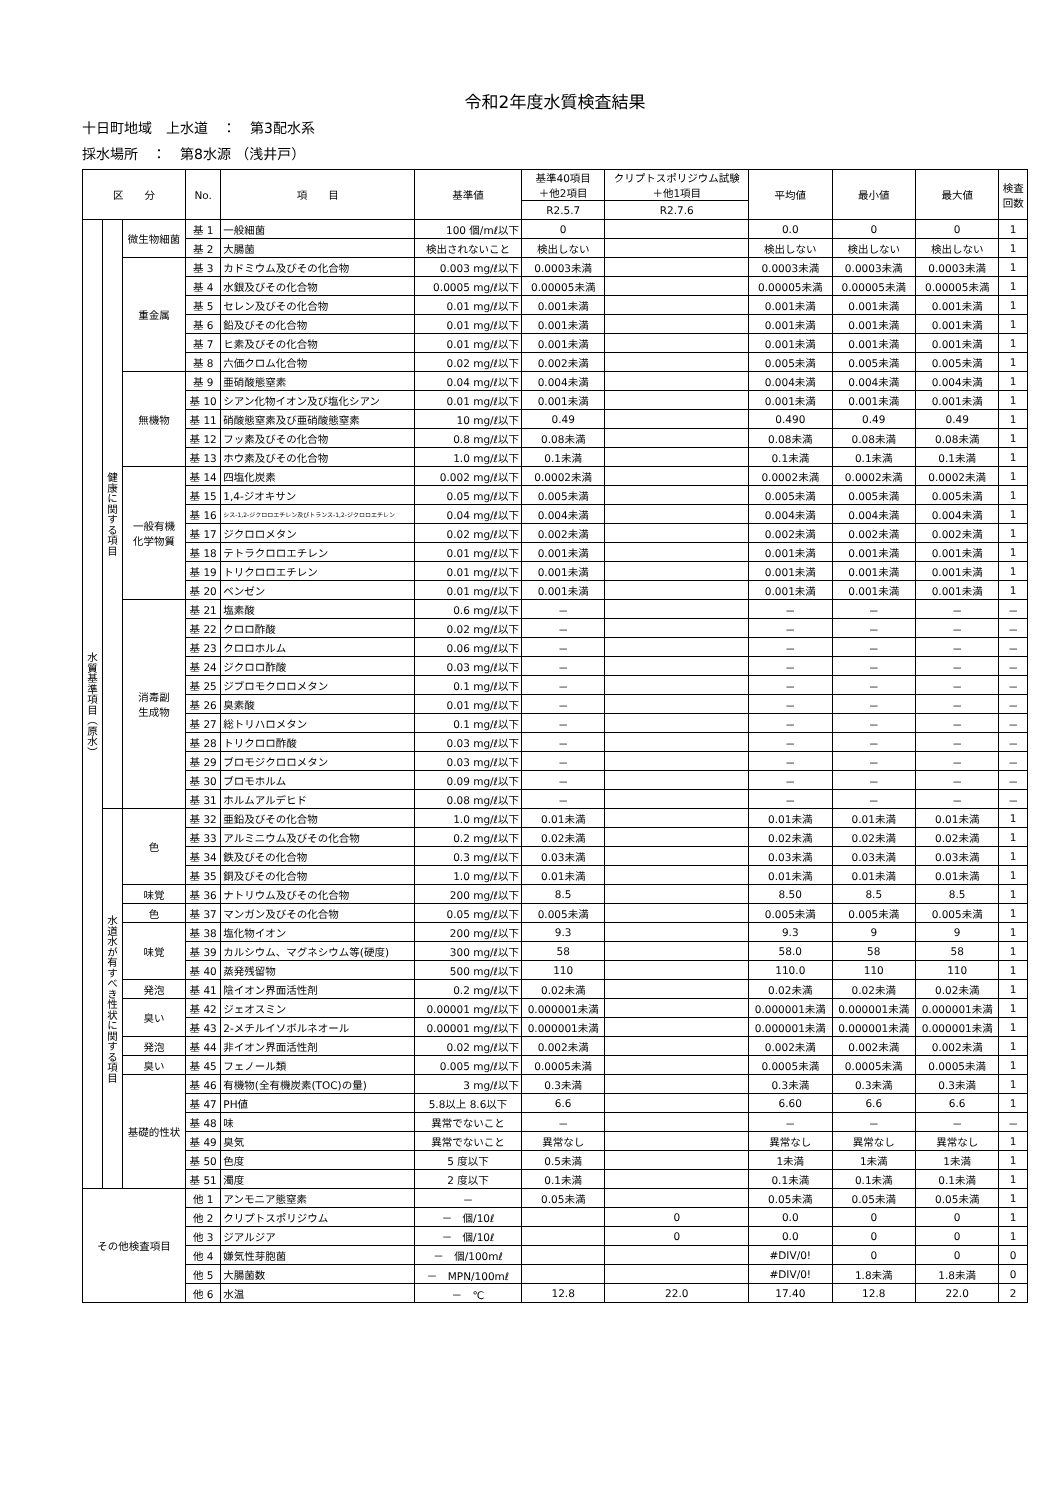令和2年度水質検査結果
十日町地域　上水道　：　第3配水系
採水場所　：　第8水源 （浅井戸）
| 区 分 | | | No. | 項 目 | 基準値 | 基準40項目 ＋他2項目 | クリプトスポリジウム試験 ＋他1項目 | 平均値 | 最小値 | 最大値 | 検査 回数 |
| --- | --- | --- | --- | --- | --- | --- | --- | --- | --- | --- | --- |
| | | | | | | R2.5.7 | R2.7.6 | | | | |
| 水質基準項目（原水） | 健康に関する項目 | 微生物細菌 | 基 1 | 一般細菌 | 100 個/mℓ以下 | 0 | | 0.0 | 0 | 0 | 1 |
| | | | 基 2 | 大腸菌 | 検出されないこと | 検出しない | | 検出しない | 検出しない | 検出しない | 1 |
| | | 重金属 | 基 3 | カドミウム及びその化合物 | 0.003 mg/ℓ以下 | 0.0003未満 | | 0.0003未満 | 0.0003未満 | 0.0003未満 | 1 |
| | | | 基 4 | 水銀及びその化合物 | 0.0005 mg/ℓ以下 | 0.00005未満 | | 0.00005未満 | 0.00005未満 | 0.00005未満 | 1 |
| | | | 基 5 | セレン及びその化合物 | 0.01 mg/ℓ以下 | 0.001未満 | | 0.001未満 | 0.001未満 | 0.001未満 | 1 |
| | | | 基 6 | 鉛及びその化合物 | 0.01 mg/ℓ以下 | 0.001未満 | | 0.001未満 | 0.001未満 | 0.001未満 | 1 |
| | | | 基 7 | ヒ素及びその化合物 | 0.01 mg/ℓ以下 | 0.001未満 | | 0.001未満 | 0.001未満 | 0.001未満 | 1 |
| | | | 基 8 | 六価クロム化合物 | 0.02 mg/ℓ以下 | 0.002未満 | | 0.005未満 | 0.005未満 | 0.005未満 | 1 |
| | | 無機物 | 基 9 | 亜硝酸態窒素 | 0.04 mg/ℓ以下 | 0.004未満 | | 0.004未満 | 0.004未満 | 0.004未満 | 1 |
| | | | 基 10 | シアン化物イオン及び塩化シアン | 0.01 mg/ℓ以下 | 0.001未満 | | 0.001未満 | 0.001未満 | 0.001未満 | 1 |
| | | | 基 11 | 硝酸態窒素及び亜硝酸態窒素 | 10 mg/ℓ以下 | 0.49 | | 0.490 | 0.49 | 0.49 | 1 |
| | | | 基 12 | フッ素及びその化合物 | 0.8 mg/ℓ以下 | 0.08未満 | | 0.08未満 | 0.08未満 | 0.08未満 | 1 |
| | | | 基 13 | ホウ素及びその化合物 | 1.0 mg/ℓ以下 | 0.1未満 | | 0.1未満 | 0.1未満 | 0.1未満 | 1 |
| | | 一般有機 化学物質 | 基 14 | 四塩化炭素 | 0.002 mg/ℓ以下 | 0.0002未満 | | 0.0002未満 | 0.0002未満 | 0.0002未満 | 1 |
| | | | 基 15 | 1,4-ジオキサン | 0.05 mg/ℓ以下 | 0.005未満 | | 0.005未満 | 0.005未満 | 0.005未満 | 1 |
| | | | 基 16 | シス-1,2-ジクロロエチレン及びトランス-1,2-ジクロロエチレン | 0.04 mg/ℓ以下 | 0.004未満 | | 0.004未満 | 0.004未満 | 0.004未満 | 1 |
| | | | 基 17 | ジクロロメタン | 0.02 mg/ℓ以下 | 0.002未満 | | 0.002未満 | 0.002未満 | 0.002未満 | 1 |
| | | | 基 18 | テトラクロロエチレン | 0.01 mg/ℓ以下 | 0.001未満 | | 0.001未満 | 0.001未満 | 0.001未満 | 1 |
| | | | 基 19 | トリクロロエチレン | 0.01 mg/ℓ以下 | 0.001未満 | | 0.001未満 | 0.001未満 | 0.001未満 | 1 |
| | | | 基 20 | ベンゼン | 0.01 mg/ℓ以下 | 0.001未満 | | 0.001未満 | 0.001未満 | 0.001未満 | 1 |
| | | 消毒副 生成物 | 基 21 | 塩素酸 | 0.6 mg/ℓ以下 | － | | － | － | － | － |
| | | | 基 22 | クロロ酢酸 | 0.02 mg/ℓ以下 | － | | － | － | － | － |
| | | | 基 23 | クロロホルム | 0.06 mg/ℓ以下 | － | | － | － | － | － |
| | | | 基 24 | ジクロロ酢酸 | 0.03 mg/ℓ以下 | － | | － | － | － | － |
| | | | 基 25 | ジブロモクロロメタン | 0.1 mg/ℓ以下 | － | | － | － | － | － |
| | | | 基 26 | 臭素酸 | 0.01 mg/ℓ以下 | － | | － | － | － | － |
| | | | 基 27 | 総トリハロメタン | 0.1 mg/ℓ以下 | － | | － | － | － | － |
| | | | 基 28 | トリクロロ酢酸 | 0.03 mg/ℓ以下 | － | | － | － | － | － |
| | | | 基 29 | ブロモジクロロメタン | 0.03 mg/ℓ以下 | － | | － | － | － | － |
| | | | 基 30 | ブロモホルム | 0.09 mg/ℓ以下 | － | | － | － | － | － |
| | | | 基 31 | ホルムアルデヒド | 0.08 mg/ℓ以下 | － | | － | － | － | － |
| | 水道水が有すべき性状に関する項目 | 色 | 基 32 | 亜鉛及びその化合物 | 1.0 mg/ℓ以下 | 0.01未満 | | 0.01未満 | 0.01未満 | 0.01未満 | 1 |
| | | | 基 33 | アルミニウム及びその化合物 | 0.2 mg/ℓ以下 | 0.02未満 | | 0.02未満 | 0.02未満 | 0.02未満 | 1 |
| | | | 基 34 | 鉄及びその化合物 | 0.3 mg/ℓ以下 | 0.03未満 | | 0.03未満 | 0.03未満 | 0.03未満 | 1 |
| | | | 基 35 | 銅及びその化合物 | 1.0 mg/ℓ以下 | 0.01未満 | | 0.01未満 | 0.01未満 | 0.01未満 | 1 |
| | | 味覚 | 基 36 | ナトリウム及びその化合物 | 200 mg/ℓ以下 | 8.5 | | 8.50 | 8.5 | 8.5 | 1 |
| | | 色 | 基 37 | マンガン及びその化合物 | 0.05 mg/ℓ以下 | 0.005未満 | | 0.005未満 | 0.005未満 | 0.005未満 | 1 |
| | | 味覚 | 基 38 | 塩化物イオン | 200 mg/ℓ以下 | 9.3 | | 9.3 | 9 | 9 | 1 |
| | | | 基 39 | カルシウム、マグネシウム等(硬度) | 300 mg/ℓ以下 | 58 | | 58.0 | 58 | 58 | 1 |
| | | | 基 40 | 蒸発残留物 | 500 mg/ℓ以下 | 110 | | 110.0 | 110 | 110 | 1 |
| | | 発泡 | 基 41 | 陰イオン界面活性剤 | 0.2 mg/ℓ以下 | 0.02未満 | | 0.02未満 | 0.02未満 | 0.02未満 | 1 |
| | | 臭い | 基 42 | ジェオスミン | 0.00001 mg/ℓ以下 | 0.000001未満 | | 0.000001未満 | 0.000001未満 | 0.000001未満 | 1 |
| | | | 基 43 | 2-メチルイソボルネオール | 0.00001 mg/ℓ以下 | 0.000001未満 | | 0.000001未満 | 0.000001未満 | 0.000001未満 | 1 |
| | | 発泡 | 基 44 | 非イオン界面活性剤 | 0.02 mg/ℓ以下 | 0.002未満 | | 0.002未満 | 0.002未満 | 0.002未満 | 1 |
| | | 臭い | 基 45 | フェノール類 | 0.005 mg/ℓ以下 | 0.0005未満 | | 0.0005未満 | 0.0005未満 | 0.0005未満 | 1 |
| | | 基礎的性状 | 基 46 | 有機物(全有機炭素(TOC)の量) | 3 mg/ℓ以下 | 0.3未満 | | 0.3未満 | 0.3未満 | 0.3未満 | 1 |
| | | | 基 47 | PH値 | 5.8以上 8.6以下 | 6.6 | | 6.60 | 6.6 | 6.6 | 1 |
| | | | 基 48 | 味 | 異常でないこと | － | | － | － | － | － |
| | | | 基 49 | 臭気 | 異常でないこと | 異常なし | | 異常なし | 異常なし | 異常なし | 1 |
| | | | 基 50 | 色度 | 5 度以下 | 0.5未満 | | 1未満 | 1未満 | 1未満 | 1 |
| | | | 基 51 | 濁度 | 2 度以下 | 0.1未満 | | 0.1未満 | 0.1未満 | 0.1未満 | 1 |
| その他検査項目 | | | 他 1 | アンモニア態窒素 | － | 0.05未満 | | 0.05未満 | 0.05未満 | 0.05未満 | 1 |
| | | | 他 2 | クリプトスポリジウム | － 個/10ℓ | | 0 | 0.0 | 0 | 0 | 1 |
| | | | 他 3 | ジアルジア | － 個/10ℓ | | 0 | 0.0 | 0 | 0 | 1 |
| | | | 他 4 | 嫌気性芽胞菌 | － 個/100mℓ | | | #DIV/0! | 0 | 0 | 0 |
| | | | 他 5 | 大腸菌数 | － MPN/100mℓ | | | #DIV/0! | 1.8未満 | 1.8未満 | 0 |
| | | | 他 6 | 水温 | － ℃ | 12.8 | 22.0 | 17.40 | 12.8 | 22.0 | 2 |